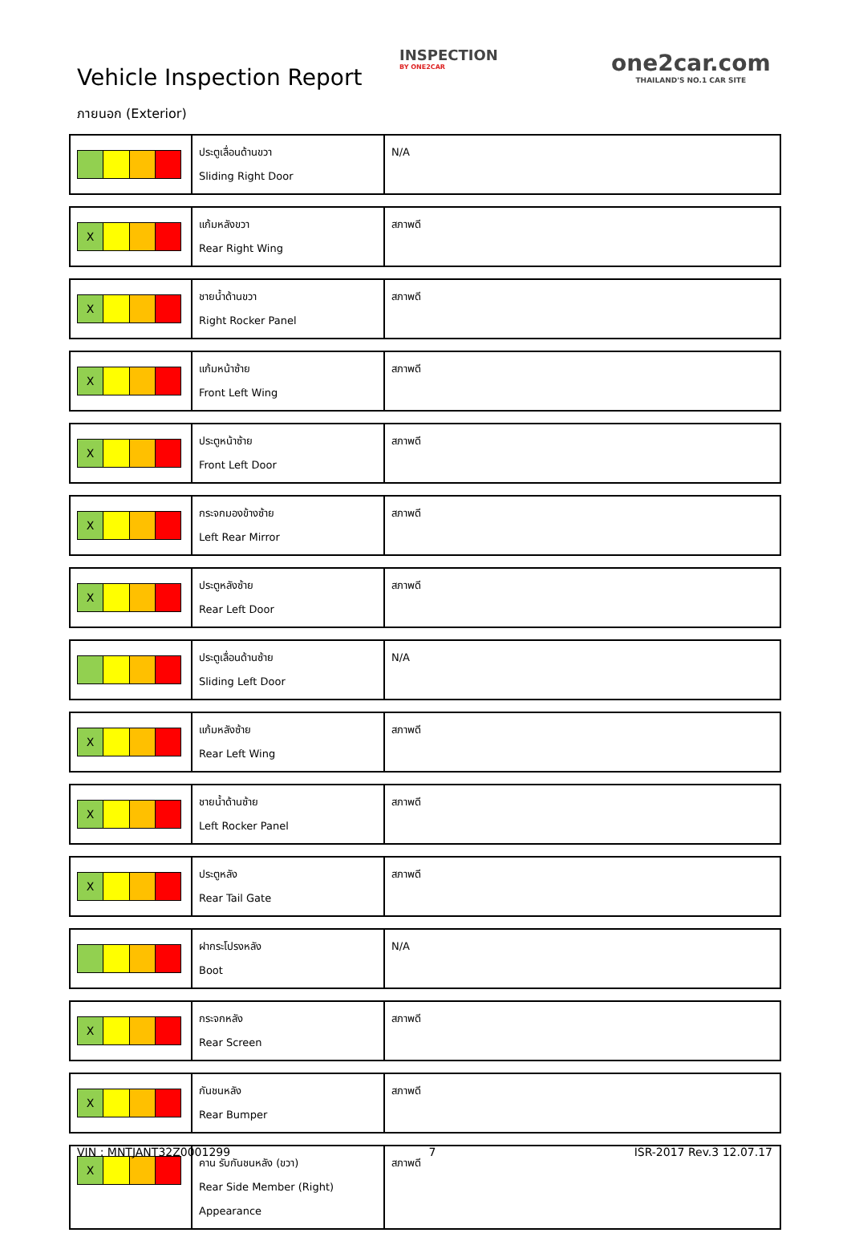Vehicle Inspection Report
INSPECTION
BY ONE2CAR
one2car.com
THAILAND'S NO.1 CAR SITE
ภายนอก (Exterior)
| | ประตูเลื่อนด้านขวา Sliding Right Door | N/A |
| X | แก้มหลังขวา Rear Right Wing | สภาพดี |
| X | ชายน้ำด้านขวา Right Rocker Panel | สภาพดี |
| X | แก้มหน้าซ้าย Front Left Wing | สภาพดี |
| X | ประตูหน้าซ้าย Front Left Door | สภาพดี |
| X | กระจกมองข้างซ้าย Left Rear Mirror | สภาพดี |
| X | ประตูหลังซ้าย Rear Left Door | สภาพดี |
| | ประตูเลื่อนด้านซ้าย Sliding Left Door | N/A |
| X | แก้มหลังซ้าย Rear Left Wing | สภาพดี |
| X | ชายน้ำด้านซ้าย Left Rocker Panel | สภาพดี |
| X | ประตูหลัง Rear Tail Gate | สภาพดี |
| | ฝากระโปรงหลัง Boot | N/A |
| X | กระจกหลัง Rear Screen | สภาพดี |
| X | กันชนหลัง Rear Bumper | สภาพดี |
| X | คาน รับกันชนหลัง (ขวา) Rear Side Member (Right) Appearance | สภาพดี |
VIN : MNTJANT32Z0001299 7 ISR-2017 Rev.3 12.07.17